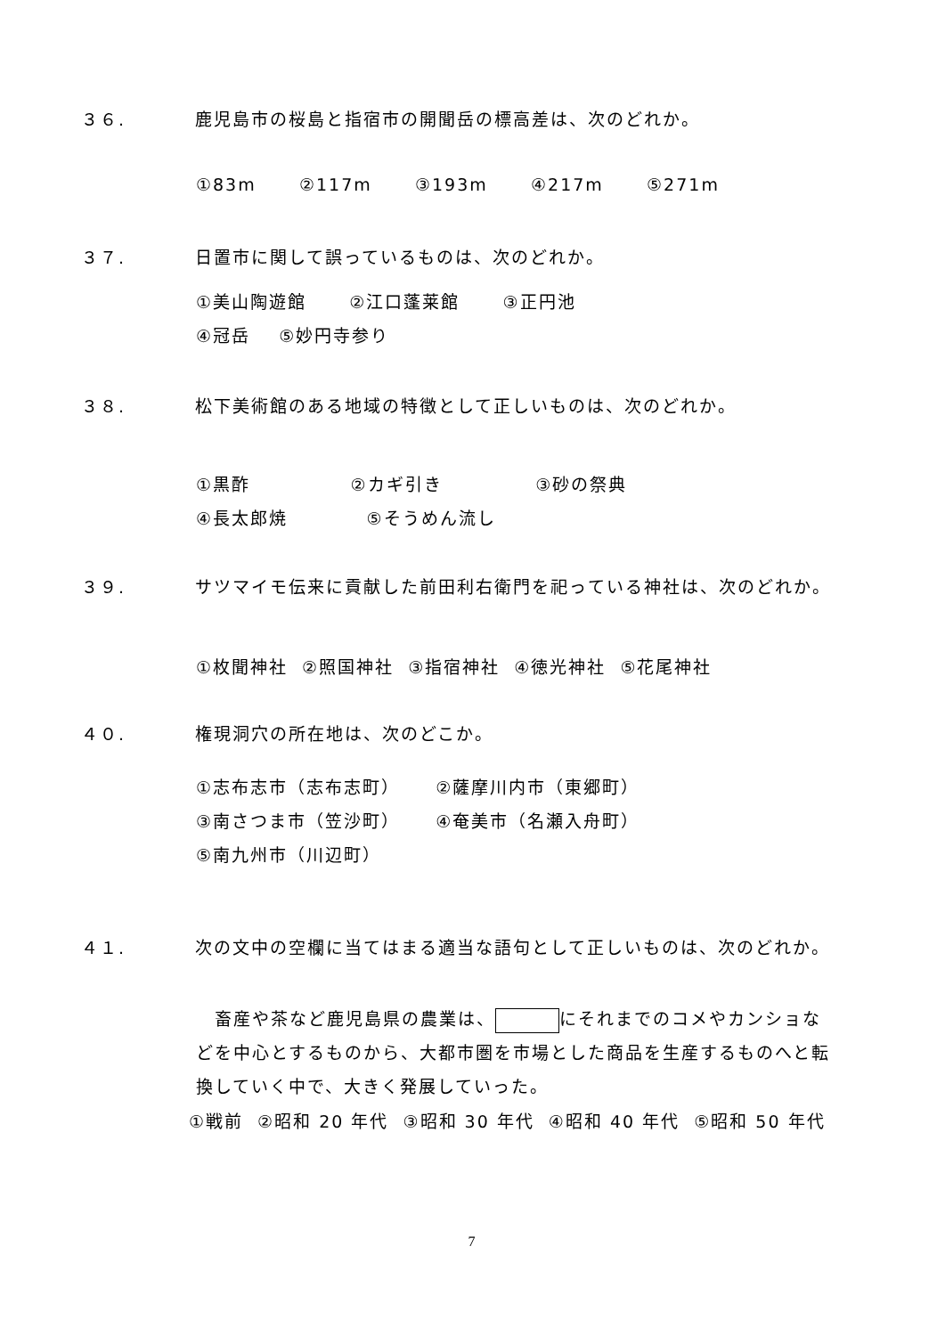３６. 鹿児島市の桜島と指宿市の開聞岳の標高差は、次のどれか。
①83m ②117m ③193m ④217m ⑤271m
３７. 日置市に関して誤っているものは、次のどれか。
①美山陶遊館 ②江口蓬莱館 ③正円池 ④冠岳 ⑤妙円寺参り
３８. 松下美術館のある地域の特徴として正しいものは、次のどれか。
①黒酢 ②カギ引き ③砂の祭典 ④長太郎焼 ⑤そうめん流し
３９. サツマイモ伝来に貢献した前田利右衛門を祀っている神社は、次のどれか。
①枚聞神社 ②照国神社 ③指宿神社 ④徳光神社 ⑤花尾神社
４０. 権現洞穴の所在地は、次のどこか。
①志布志市（志布志町） ②薩摩川内市（東郷町） ③南さつま市（笠沙町） ④奄美市（名瀬入舟町） ⑤南九州市（川辺町）
４１. 次の文中の空欄に当てはまる適当な語句として正しいものは、次のどれか。
　畜産や茶など鹿児島県の農業は、 にそれまでのコメやカンショなどを中心とするものから、大都市圏を市場とした商品を生産するものへと転換していく中で、大きく発展していった。
①戦前 ②昭和 20 年代 ③昭和 30 年代 ④昭和 40 年代 ⑤昭和 50 年代
7